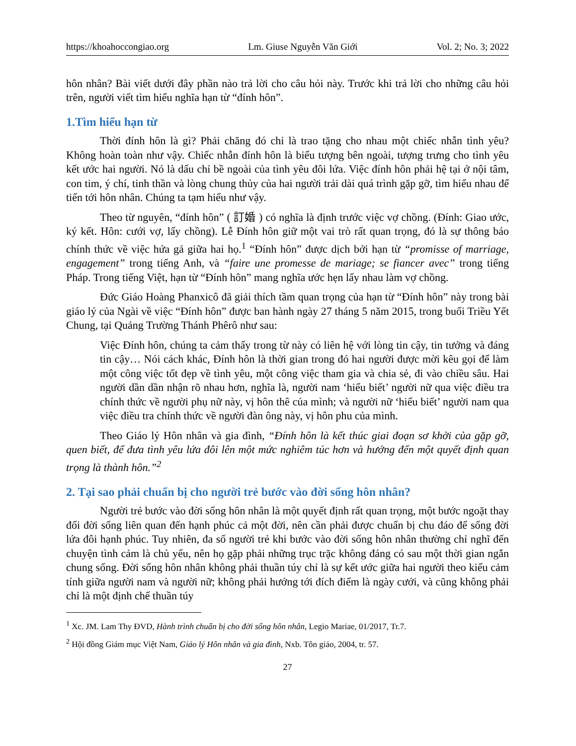https://khoahoccongiao.org Lm. Giuse Nguyễn Văn Giới Vol. 2; No. 3; 2022
hôn nhân? Bài viết dưới đây phần nào trả lời cho câu hỏi này. Trước khi trả lời cho những câu hỏi trên, người viết tìm hiểu nghĩa hạn từ “đính hôn”.
1.Tìm hiểu hạn từ
Thời đính hôn là gì? Phải chăng đó chỉ là trao tặng cho nhau một chiếc nhẫn tình yêu? Không hoàn toàn như vậy. Chiếc nhẫn đính hôn là biểu tượng bên ngoài, tượng trưng cho tình yêu kết ước hai người. Nó là dấu chỉ bề ngoài của tình yêu đôi lứa. Việc đính hôn phải hệ tại ở nội tâm, con tim, ý chí, tinh thần và lòng chung thủy của hai người trải dài quá trình gặp gỡ, tìm hiểu nhau để tiến tới hôn nhân. Chúng ta tạm hiểu như vậy.
Theo từ nguyên, “đính hôn” ( 訂婚 ) có nghĩa là định trước việc vợ chồng. (Đính: Giao ước, ký kết. Hôn: cưới vợ, lấy chồng). Lễ Đính hôn giữ một vai trò rất quan trọng, đó là sự thông báo chính thức về việc hứa gả giữa hai họ.<sup>1</sup> “Đính hôn” được dịch bởi hạn từ “promisse of marriage, engagement” trong tiếng Anh, và “faire une promesse de mariage; se fiancer avec” trong tiếng Pháp. Trong tiếng Việt, hạn từ “Đính hôn” mang nghĩa ước hẹn lấy nhau làm vợ chồng.
Đức Giáo Hoàng Phanxicô đã giải thích tầm quan trọng của hạn từ “Đính hôn” này trong bài giáo lý của Ngài về việc “Đính hôn” được ban hành ngày 27 tháng 5 năm 2015, trong buổi Triều Yết Chung, tại Quảng Trường Thánh Phêrô như sau:
Việc Đính hôn, chúng ta cảm thấy trong từ này có liên hệ với lòng tin cậy, tin tưởng và đáng tin cậy… Nói cách khác, Đính hôn là thời gian trong đó hai người được mời kêu gọi để làm một công việc tốt đẹp về tình yêu, một công việc tham gia và chia sẻ, đi vào chiều sâu. Hai người dần dần nhận rõ nhau hơn, nghĩa là, người nam ‘hiểu biết’ người nữ qua việc điều tra chính thức về người phụ nữ này, vị hôn thê của mình; và người nữ ‘hiểu biết’ người nam qua việc điều tra chính thức về người đàn ông này, vị hôn phu của mình.
Theo Giáo lý Hôn nhân và gia đình, “Đính hôn là kết thúc giai đoạn sơ khởi của gặp gỡ, quen biết, để đưa tình yêu lứa đôi lên một mức nghiêm túc hơn và hướng đến một quyết định quan trọng là thành hôn.”<sup>2</sup>
2. Tại sao phải chuẩn bị cho người trẻ bước vào đời sống hôn nhân?
Người trẻ bước vào đời sống hôn nhân là một quyết định rất quan trọng, một bước ngoặt thay đổi đời sống liên quan đến hạnh phúc cả một đời, nên cần phải được chuẩn bị chu đáo để sống đời lứa đôi hạnh phúc. Tuy nhiên, đa số người trẻ khi bước vào đời sống hôn nhân thường chỉ nghĩ đến chuyện tình cảm là chủ yếu, nên họ gặp phải những trục trặc không đáng có sau một thời gian ngắn chung sống. Đời sống hôn nhân không phải thuần túy chỉ là sự kết ước giữa hai người theo kiểu cảm tính giữa người nam và người nữ; không phải hướng tới đích điểm là ngày cưới, và cũng không phải chỉ là một định chế thuần túy
<sup>1</sup> Xc. JM. Lam Thy ĐVD, Hành trình chuẩn bị cho đời sống hôn nhân, Legio Mariae, 01/2017, Tr.7.
<sup>2</sup> Hội đồng Giám mục Việt Nam, Giáo lý Hôn nhân và gia đình, Nxb. Tôn giáo, 2004, tr. 57.
27